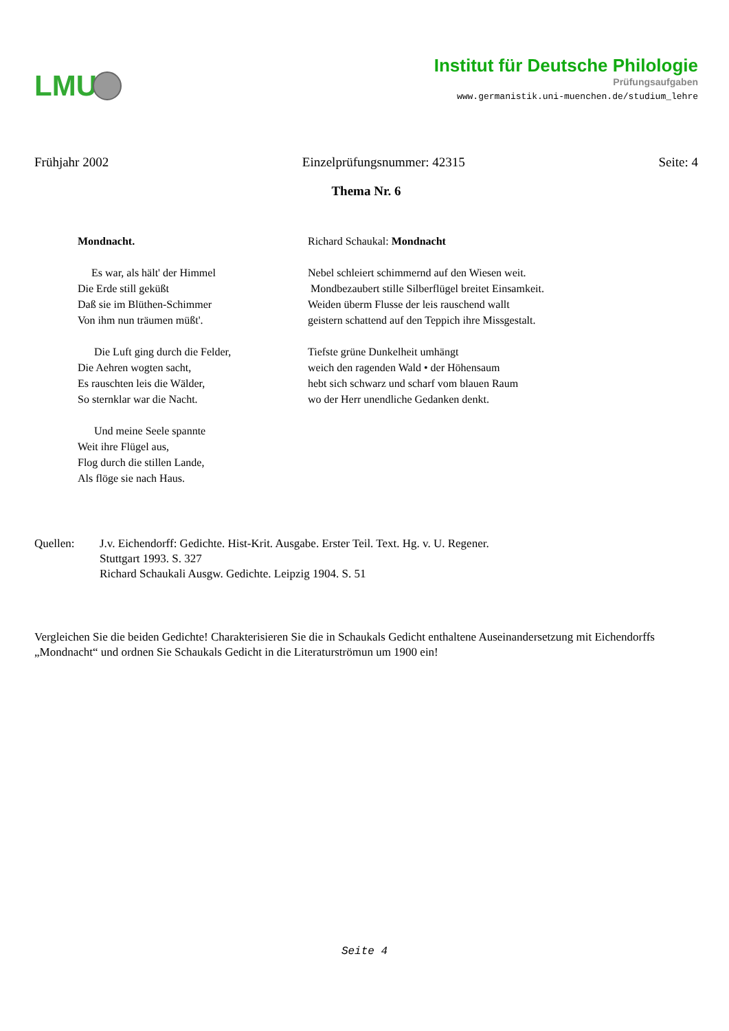LMU
Institut für Deutsche Philologie
Prüfungsaufgaben
www.germanistik.uni-muenchen.de/studium_lehre
Frühjahr 2002 Einzelprüfungsnummer: 42315 Seite: 4
Thema Nr. 6
Mondnacht.
Es war, als hält' der Himmel
Die Erde still geküßt
Daß sie im Blüthen-Schimmer
Von ihm nun träumen müßt'.
Die Luft ging durch die Felder,
Die Aehren wogten sacht,
Es rauschten leis die Wälder,
So sternklar war die Nacht.
Und meine Seele spannte
Weit ihre Flügel aus,
Flog durch die stillen Lande,
Als flöge sie nach Haus.
Richard Schaukal: Mondnacht
Nebel schleiert schimmernd auf den Wiesen weit.
Mondbezaubert stille Silberflügel breitet Einsamkeit.
Weiden überm Flusse der leis rauschend wallt
geistern schattend auf den Teppich ihre Missgestalt.
Tiefste grüne Dunkelheit umhängt
weich den ragenden Wald • der Höhensaum
hebt sich schwarz und scharf vom blauen Raum
wo der Herr unendliche Gedanken denkt.
Quellen: J.v. Eichendorff: Gedichte. Hist-Krit. Ausgabe. Erster Teil. Text. Hg. v. U. Regener.
Stuttgart 1993. S. 327
Richard Schaukali Ausgw. Gedichte. Leipzig 1904. S. 51
Vergleichen Sie die beiden Gedichte! Charakterisieren Sie die in Schaukals Gedicht enthaltene Auseinandersetzung mit Eichendorffs „Mondnacht“ und ordnen Sie Schaukals Gedicht in die Literaturströmun um 1900 ein!
Seite 4